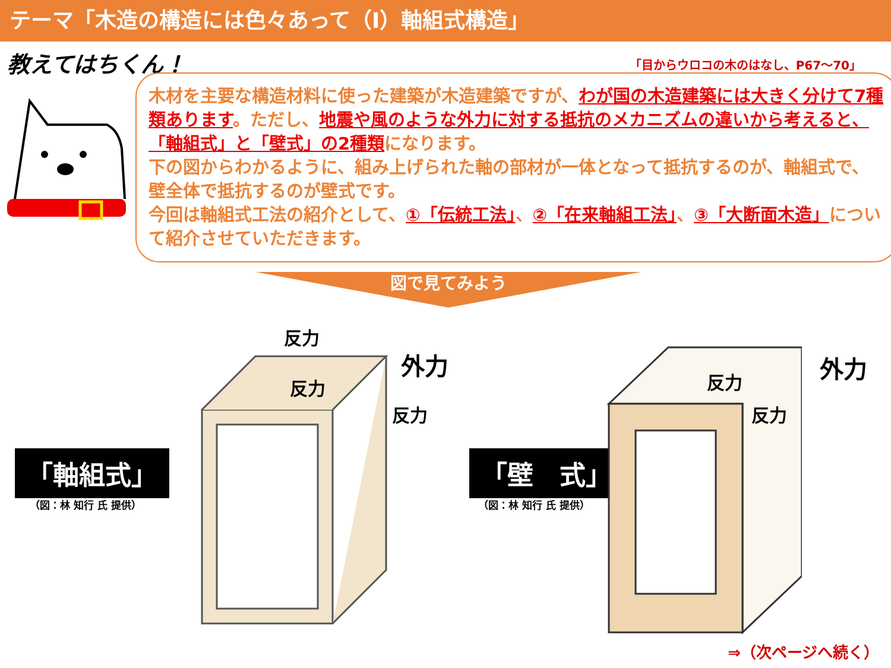テーマ「木造の構造には色々あって（Ⅰ）軸組式構造」
教えてはちくん！ 「目からウロコの木のはなし、P67～70」
木材を主要な構造材料に使った建築が木造建築ですが、わが国の木造建築には大きく分けて7種類あります。ただし、地震や風のような外力に対する抵抗のメカニズムの違いから考えると、「軸組式」と「壁式」の2種類になります。
下の図からわかるように、組み上げられた軸の部材が一体となって抵抗するのが、軸組式で、壁全体で抵抗するのが壁式です。
今回は軸組式工法の紹介として、①「伝統工法」、②「在来軸組工法」、③「大断面木造」について紹介させていただきます。
図で見てみよう
「軸組式」
（図：林 知行 氏 提供）
「壁　式」
（図：林 知行 氏 提供）
反力
反力
反力
外力
反力
反力
外力
⇒（次ページへ続く）